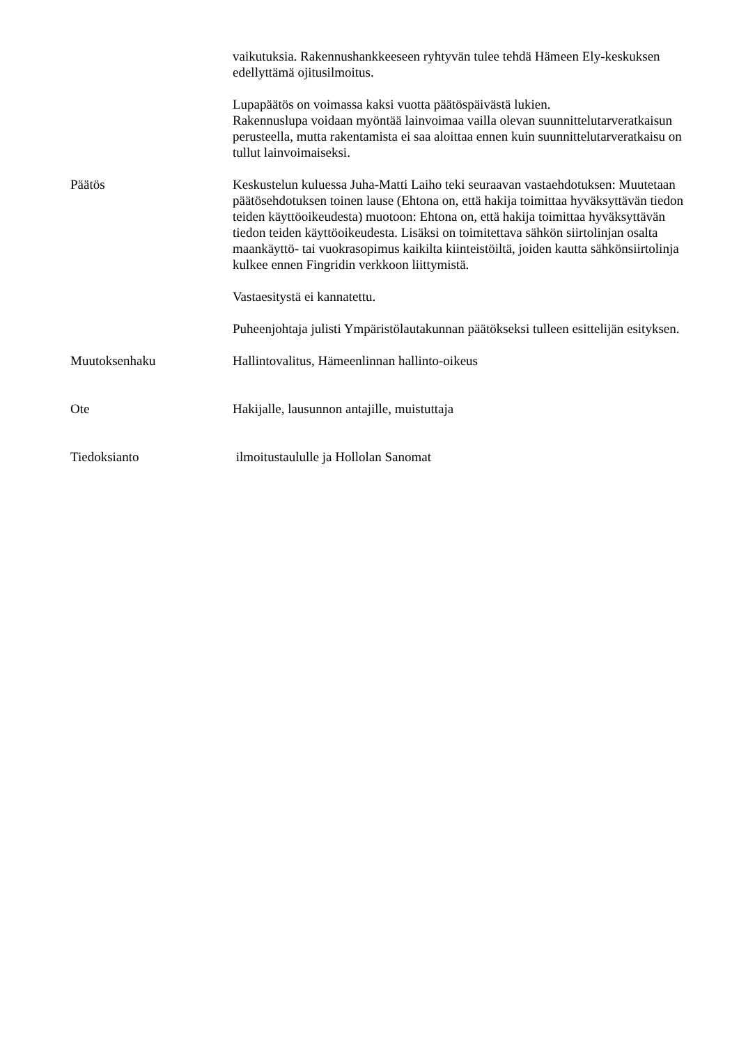vaikutuksia. Rakennushankkeeseen ryhtyvän tulee tehdä Hämeen Ely-keskuksen edellyttämä ojitusilmoitus.
Lupapäätös on voimassa kaksi vuotta päätöspäivästä lukien.
Rakennuslupa voidaan myöntää lainvoimaa vailla olevan suunnittelutarveratkaisun perusteella, mutta rakentamista ei saa aloittaa ennen kuin suunnittelutarveratkaisu on tullut lainvoimaiseksi.
Päätös Keskustelun kuluessa Juha-Matti Laiho teki seuraavan vastaehdotuksen: Muutetaan päätösehdotuksen toinen lause (Ehtona on, että hakija toimittaa hyväksyttävän tiedon teiden käyttöoikeudesta) muotoon: Ehtona on, että hakija toimittaa hyväksyttävän tiedon teiden käyttöoikeudesta. Lisäksi on toimitettava sähkön siirtolinjan osalta maankäyttö- tai vuokrasopimus kaikilta kiinteistöiltä, joiden kautta sähkönsiirtolinja kulkee ennen Fingridin verkkoon liittymistä.
Vastaesitystä ei kannatettu.
Puheenjohtaja julisti Ympäristölautakunnan päätökseksi tulleen esittelijän esityksen.
Muutoksenhaku Hallintovalitus, Hämeenlinnan hallinto-oikeus
Ote Hakijalle, lausunnon antajille, muistuttaja
Tiedoksianto ilmoitustaululle ja Hollolan Sanomat